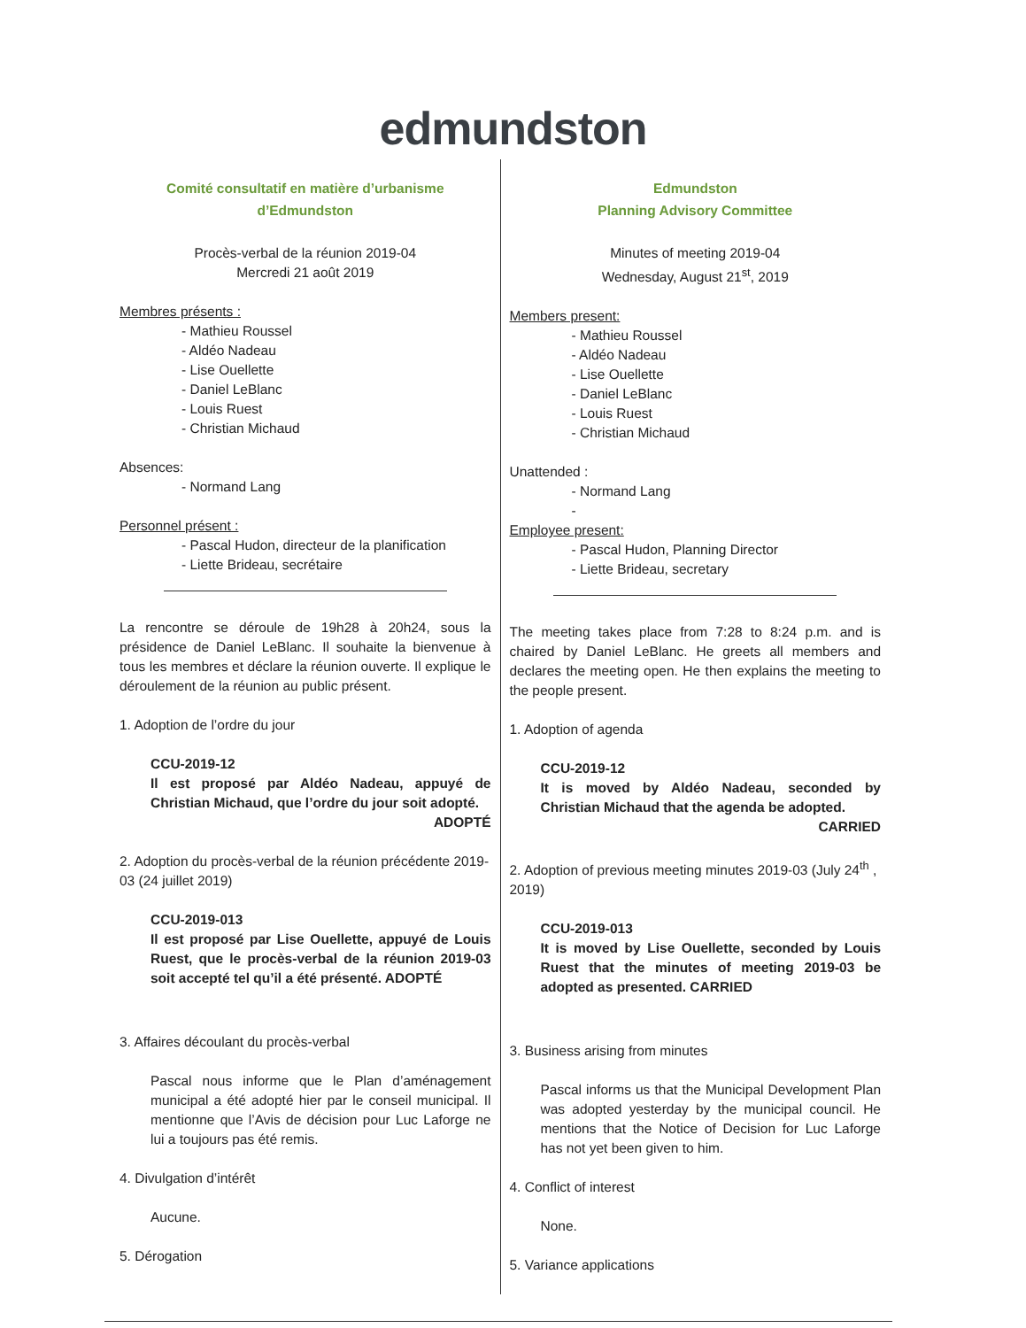edmundston
Comité consultatif en matière d’urbanisme
d’Edmundston
Procès-verbal de la réunion 2019-04
Mercredi 21 août 2019
Membres présents :
- Mathieu Roussel
- Aldéo Nadeau
- Lise Ouellette
- Daniel LeBlanc
- Louis Ruest
- Christian Michaud
Absences:
- Normand Lang
Personnel présent :
- Pascal Hudon, directeur de la planification
- Liette Brideau, secrétaire
La rencontre se déroule de 19h28 à 20h24, sous la présidence de Daniel LeBlanc. Il souhaite la bienvenue à tous les membres et déclare la réunion ouverte. Il explique le déroulement de la réunion au public présent.
1. Adoption de l’ordre du jour
CCU-2019-12
Il est proposé par Aldéo Nadeau, appuyé de Christian Michaud, que l’ordre du jour soit adopté.
ADOPTÉ
2. Adoption du procès-verbal de la réunion précédente 2019-03 (24 juillet 2019)
CCU-2019-013
Il est proposé par Lise Ouellette, appuyé de Louis Ruest, que le procès-verbal de la réunion 2019-03 soit accepté tel qu’il a été présenté. ADOPTÉ
3. Affaires découlant du procès-verbal
Pascal nous informe que le Plan d’aménagement municipal a été adopté hier par le conseil municipal. Il mentionne que l’Avis de décision pour Luc Laforge ne lui a toujours pas été remis.
4. Divulgation d’intérêt
Aucune.
5. Dérogation
Edmundston
Planning Advisory Committee
Minutes of meeting 2019-04
Wednesday, August 21<sup>st</sup>, 2019
Members present:
- Mathieu Roussel
- Aldéo Nadeau
- Lise Ouellette
- Daniel LeBlanc
- Louis Ruest
- Christian Michaud
Unattended :
- Normand Lang
-
Employee present:
- Pascal Hudon, Planning Director
- Liette Brideau, secretary
The meeting takes place from 7:28 to 8:24 p.m. and is chaired by Daniel LeBlanc. He greets all members and declares the meeting open. He then explains the meeting to the people present.
1. Adoption of agenda
CCU-2019-12
It is moved by Aldéo Nadeau, seconded by Christian Michaud that the agenda be adopted.
CARRIED
2. Adoption of previous meeting minutes 2019-03 (July 24<sup>th</sup> , 2019)
CCU-2019-013
It is moved by Lise Ouellette, seconded by Louis Ruest that the minutes of meeting 2019-03 be adopted as presented. CARRIED
3. Business arising from minutes
Pascal informs us that the Municipal Development Plan was adopted yesterday by the municipal council. He mentions that the Notice of Decision for Luc Laforge has not yet been given to him.
4. Conflict of interest
None.
5. Variance applications